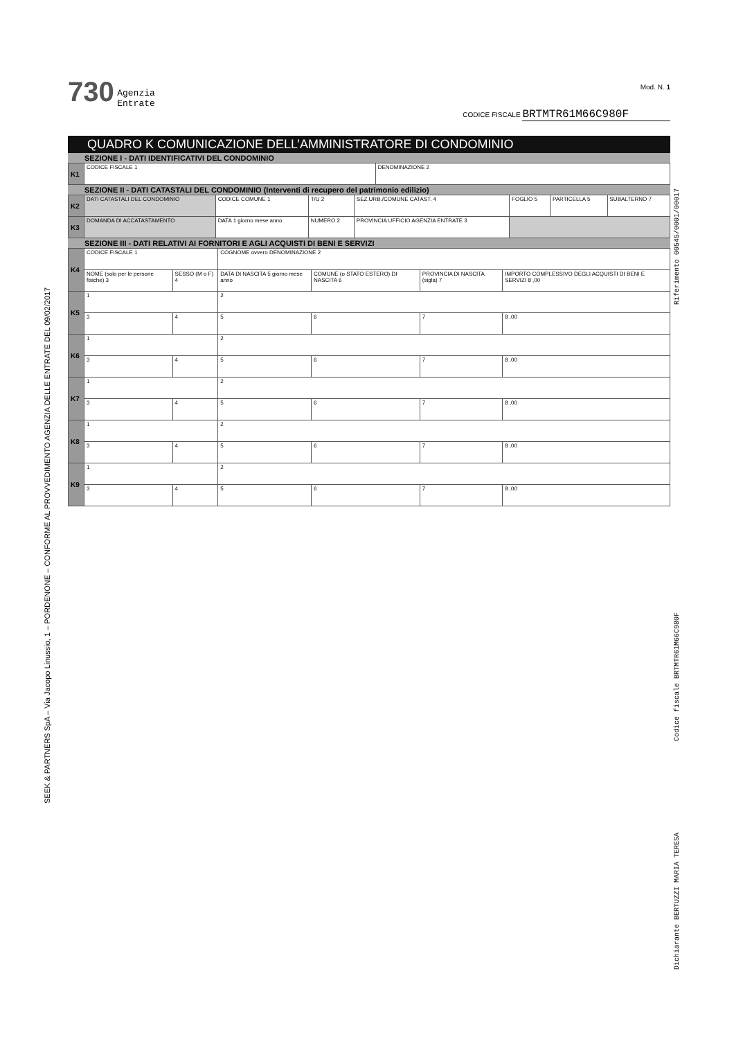SEEK & PARTNERS SpA – Via Jacopo Linussio, 1 – PORDENONE – CONFORME AL PROVVEDIMENTO AGENZIA DELLE ENTRATE DEL 09/02/2017
Riferimento 00545/0001/00017
Dichiarante BERTUZZI MARIA TERESA Codice fiscale BRTMTR61M66C980F
730 Agenzia
Entrate
Mod. N. 1
CODICE FISCALE BRTMTR61M66C980F
QUADRO K COMUNICAZIONE DELL’AMMINISTRATORE DI CONDOMINIO
SEZIONE I - DATI IDENTIFICATIVI DEL CONDOMINIO
| K1 | CODICE FISCALE 1 | DENOMINAZIONE 2 |
SEZIONE II - DATI CATASTALI DEL CONDOMINIO (Interventi di recupero del patrimonio edilizio)
| K2 | DATI CATASTALI DEL CONDOMINIO | CODICE COMUNE 1 | T/U 2 | SEZ.URB./COMUNE CATAST. 4 | FOGLIO 5 | PARTICELLA 5 | SUBALTERNO 7 |
| K3 | DOMANDA DI ACCATASTAMENTO | DATA 1 giorno mese anno | NUMERO 2 | PROVINCIA UFFICIO AGENZIA ENTRATE 3 | | | |
SEZIONE III - DATI RELATIVI AI FORNITORI E AGLI ACQUISTI DI BENI E SERVIZI
| K4 | CODICE FISCALE 1 | | COGNOME ovvero DENOMINAZIONE 2 | | | |
| | NOME (solo per le persone fisiche) 3 | SESSO (M o F) 4 | DATA DI NASCITA 5 giorno mese anno | COMUNE (o STATO ESTERO) DI NASCITA 6 | PROVINCIA DI NASCITA (sigla) 7 | IMPORTO COMPLESSIVO DEGLI ACQUISTI DI BENI E SERVIZI 8 ,00 |
| K5 | 1 | | 2 | | | |
| | 3 | 4 | 5 | 6 | 7 | 8 ,00 |
| K6 | 1 | | 2 | | | |
| | 3 | 4 | 5 | 6 | 7 | 8 ,00 |
| K7 | 1 | | 2 | | | |
| | 3 | 4 | 5 | 6 | 7 | 8 ,00 |
| K8 | 1 | | 2 | | | |
| | 3 | 4 | 5 | 6 | 7 | 8 ,00 |
| K9 | 1 | | 2 | | | |
| | 3 | 4 | 5 | 6 | 7 | 8 ,00 |